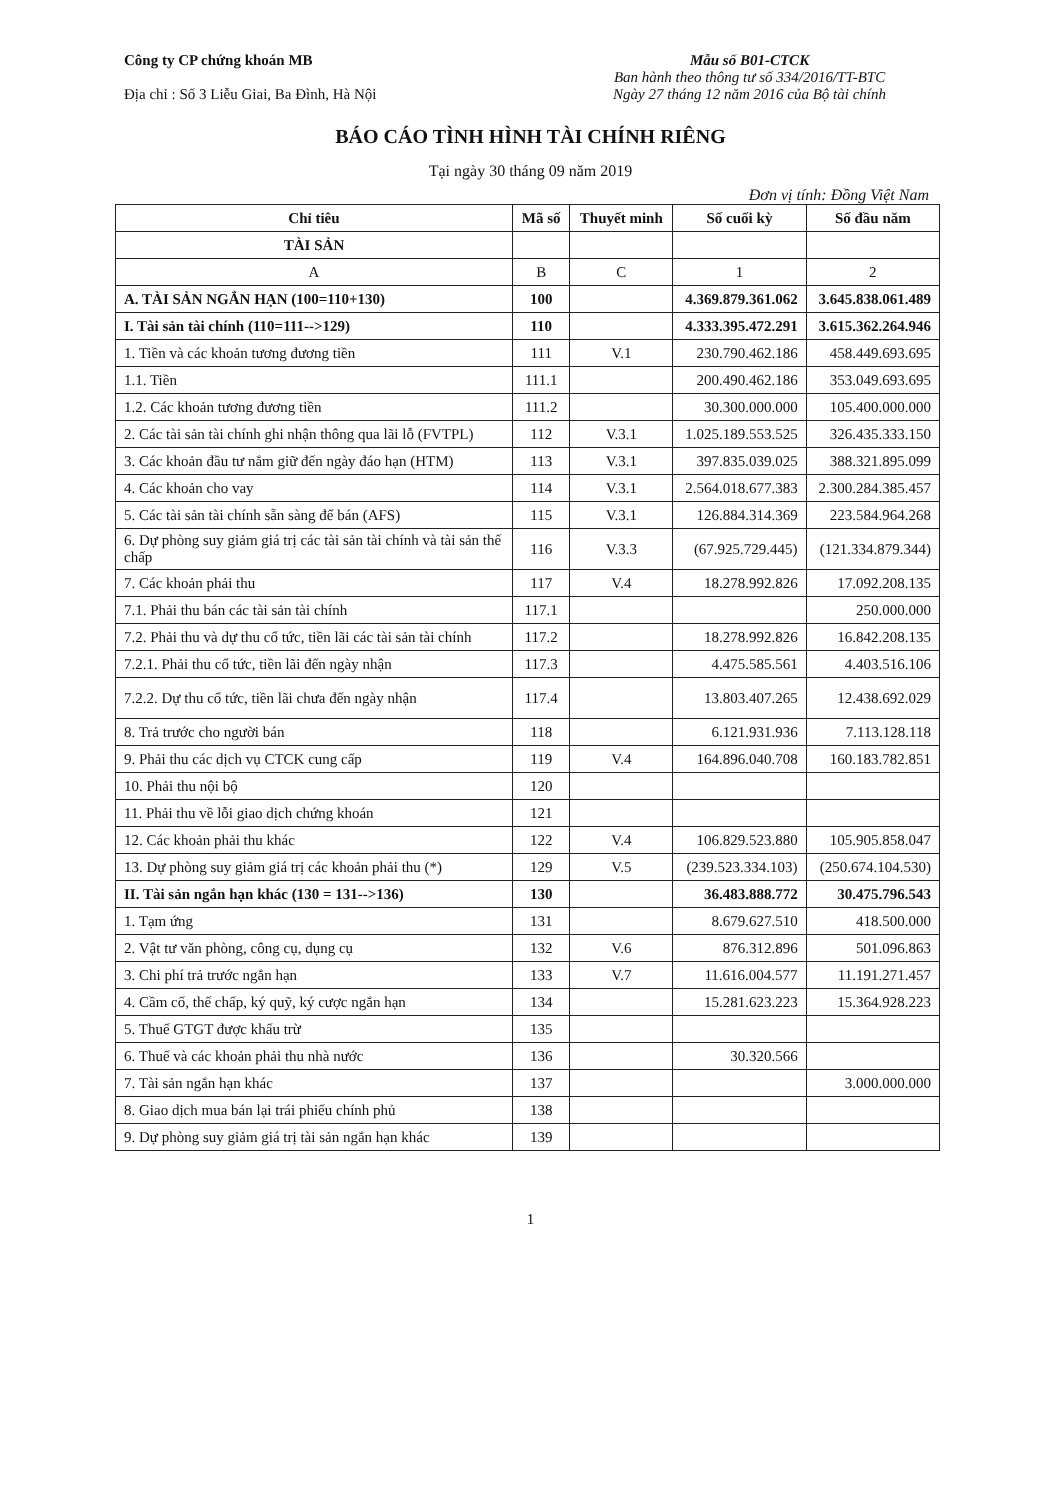Công ty CP chứng khoán MB
Địa chỉ : Số 3 Liễu Giai, Ba Đình, Hà Nội
Mẫu số B01-CTCK
Ban hành theo thông tư số 334/2016/TT-BTC
Ngày 27 tháng 12 năm 2016 của Bộ tài chính
BÁO CÁO TÌNH HÌNH TÀI CHÍNH RIÊNG
Tại ngày 30 tháng 09 năm 2019
Đơn vị tính: Đồng Việt Nam
| Chỉ tiêu | Mã số | Thuyết minh | Số cuối kỳ | Số đầu năm |
| --- | --- | --- | --- | --- |
| TÀI SẢN | | | | |
| A | B | C | 1 | 2 |
| A. TÀI SẢN NGẮN HẠN (100=110+130) | 100 | | 4.369.879.361.062 | 3.645.838.061.489 |
| I. Tài sản tài chính (110=111-->129) | 110 | | 4.333.395.472.291 | 3.615.362.264.946 |
| 1. Tiền và các khoản tương đương tiền | 111 | V.1 | 230.790.462.186 | 458.449.693.695 |
| 1.1. Tiền | 111.1 | | 200.490.462.186 | 353.049.693.695 |
| 1.2. Các khoản tương đương tiền | 111.2 | | 30.300.000.000 | 105.400.000.000 |
| 2. Các tài sản tài chính ghi nhận thông qua lãi lỗ (FVTPL) | 112 | V.3.1 | 1.025.189.553.525 | 326.435.333.150 |
| 3. Các khoản đầu tư nắm giữ đến ngày đáo hạn (HTM) | 113 | V.3.1 | 397.835.039.025 | 388.321.895.099 |
| 4. Các khoản cho vay | 114 | V.3.1 | 2.564.018.677.383 | 2.300.284.385.457 |
| 5. Các tài sản tài chính sẵn sàng để bán (AFS) | 115 | V.3.1 | 126.884.314.369 | 223.584.964.268 |
| 6. Dự phòng suy giảm giá trị các tài sản tài chính và tài sản thế chấp | 116 | V.3.3 | (67.925.729.445) | (121.334.879.344) |
| 7. Các khoản phải thu | 117 | V.4 | 18.278.992.826 | 17.092.208.135 |
| 7.1. Phải thu bán các tài sản tài chính | 117.1 | | | 250.000.000 |
| 7.2. Phải thu và dự thu cổ tức, tiền lãi các tài sản tài chính | 117.2 | | 18.278.992.826 | 16.842.208.135 |
| 7.2.1. Phải thu cổ tức, tiền lãi đến ngày nhận | 117.3 | | 4.475.585.561 | 4.403.516.106 |
| 7.2.2. Dự thu cổ tức, tiền lãi chưa đến ngày nhận | 117.4 | | 13.803.407.265 | 12.438.692.029 |
| 8. Trả trước cho người bán | 118 | | 6.121.931.936 | 7.113.128.118 |
| 9. Phải thu các dịch vụ CTCK cung cấp | 119 | V.4 | 164.896.040.708 | 160.183.782.851 |
| 10. Phải thu nội bộ | 120 | | | |
| 11. Phải thu về lỗi giao dịch chứng khoán | 121 | | | |
| 12. Các khoản phải thu khác | 122 | V.4 | 106.829.523.880 | 105.905.858.047 |
| 13. Dự phòng suy giảm giá trị các khoản phải thu (*) | 129 | V.5 | (239.523.334.103) | (250.674.104.530) |
| II. Tài sản ngắn hạn khác (130 = 131-->136) | 130 | | 36.483.888.772 | 30.475.796.543 |
| 1. Tạm ứng | 131 | | 8.679.627.510 | 418.500.000 |
| 2. Vật tư văn phòng, công cụ, dụng cụ | 132 | V.6 | 876.312.896 | 501.096.863 |
| 3. Chi phí trả trước ngắn hạn | 133 | V.7 | 11.616.004.577 | 11.191.271.457 |
| 4. Cầm cố, thế chấp, ký quỹ, ký cược ngắn hạn | 134 | | 15.281.623.223 | 15.364.928.223 |
| 5. Thuế GTGT được khấu trừ | 135 | | | |
| 6. Thuế và các khoản phải thu nhà nước | 136 | | 30.320.566 | |
| 7. Tài sản ngắn hạn khác | 137 | | | 3.000.000.000 |
| 8. Giao dịch mua bán lại trái phiếu chính phủ | 138 | | | |
| 9. Dự phòng suy giảm giá trị tài sản ngắn hạn khác | 139 | | | |
1